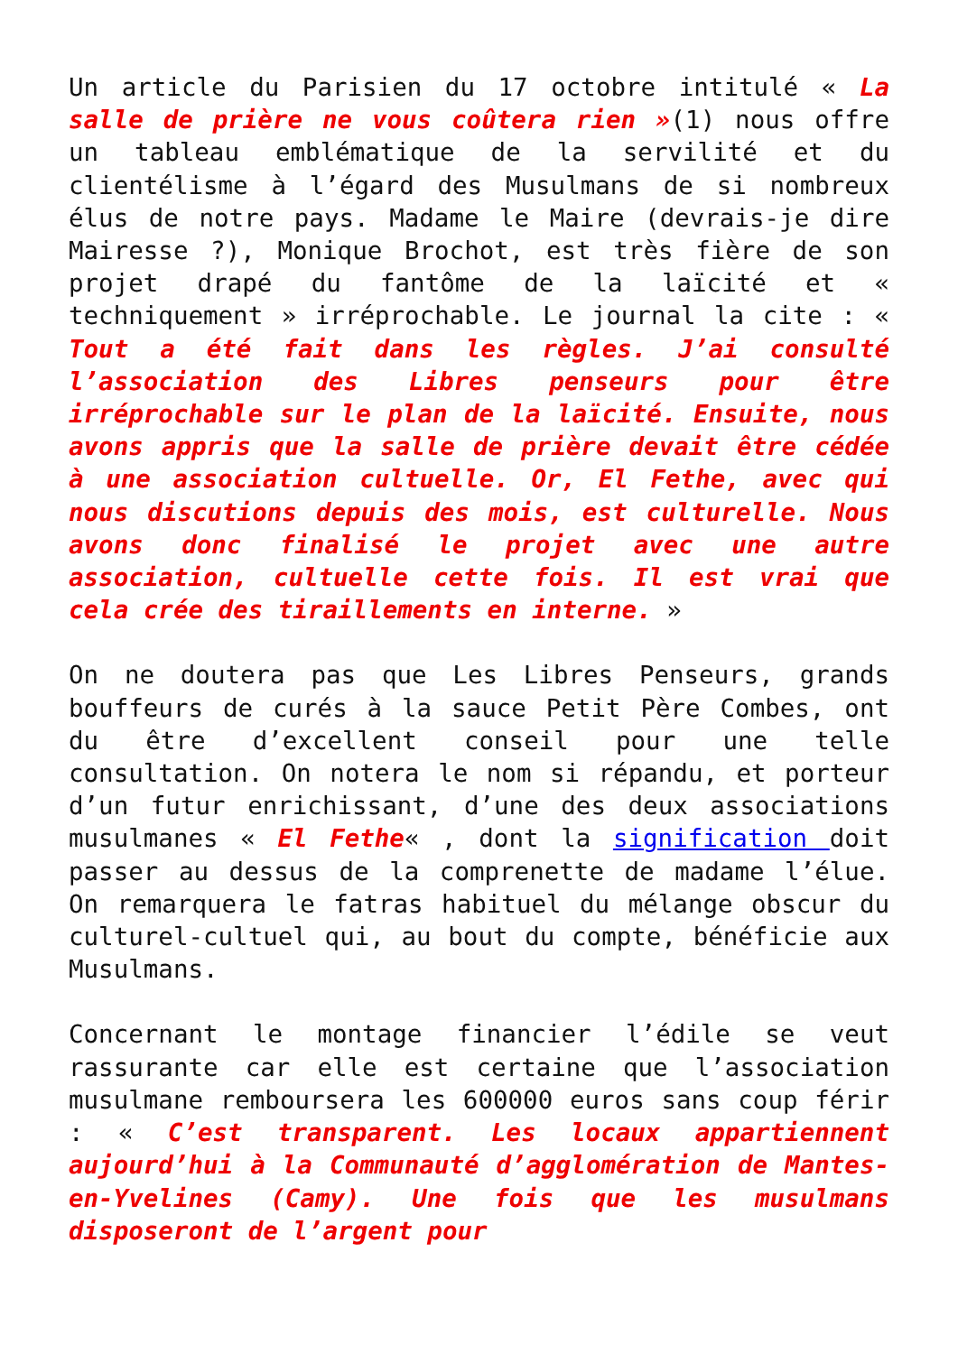Un article du Parisien du 17 octobre intitulé « La salle de prière ne vous coûtera rien »(1) nous offre un tableau emblématique de la servilité et du clientélisme à l’égard des Musulmans de si nombreux élus de notre pays. Madame le Maire (devrais-je dire Mairesse ?), Monique Brochot, est très fière de son projet drapé du fantôme de la laïcité et « techniquement » irréprochable. Le journal la cite : « Tout a été fait dans les règles. J’ai consulté l’association des Libres penseurs pour être irréprochable sur le plan de la laïcité. Ensuite, nous avons appris que la salle de prière devait être cédée à une association cultuelle. Or, El Fethe, avec qui nous discutions depuis des mois, est culturelle. Nous avons donc finalisé le projet avec une autre association, cultuelle cette fois. Il est vrai que cela crée des tiraillements en interne. »
On ne doutera pas que Les Libres Penseurs, grands bouffeurs de curés à la sauce Petit Père Combes, ont du être d’excellent conseil pour une telle consultation. On notera le nom si répandu, et porteur d’un futur enrichissant, d’une des deux associations musulmanes « El Fethe« , dont la signification doit passer au dessus de la comprenette de madame l’élue. On remarquera le fatras habituel du mélange obscur du culturel-cultuel qui, au bout du compte, bénéficie aux Musulmans.
Concernant le montage financier l’édile se veut rassurante car elle est certaine que l’association musulmane remboursera les 600000 euros sans coup férir : « C’est transparent. Les locaux appartiennent aujourd’hui à la Communauté d’agglomération de Mantes-en-Yvelines (Camy). Une fois que les musulmans disposeront de l’argent pour